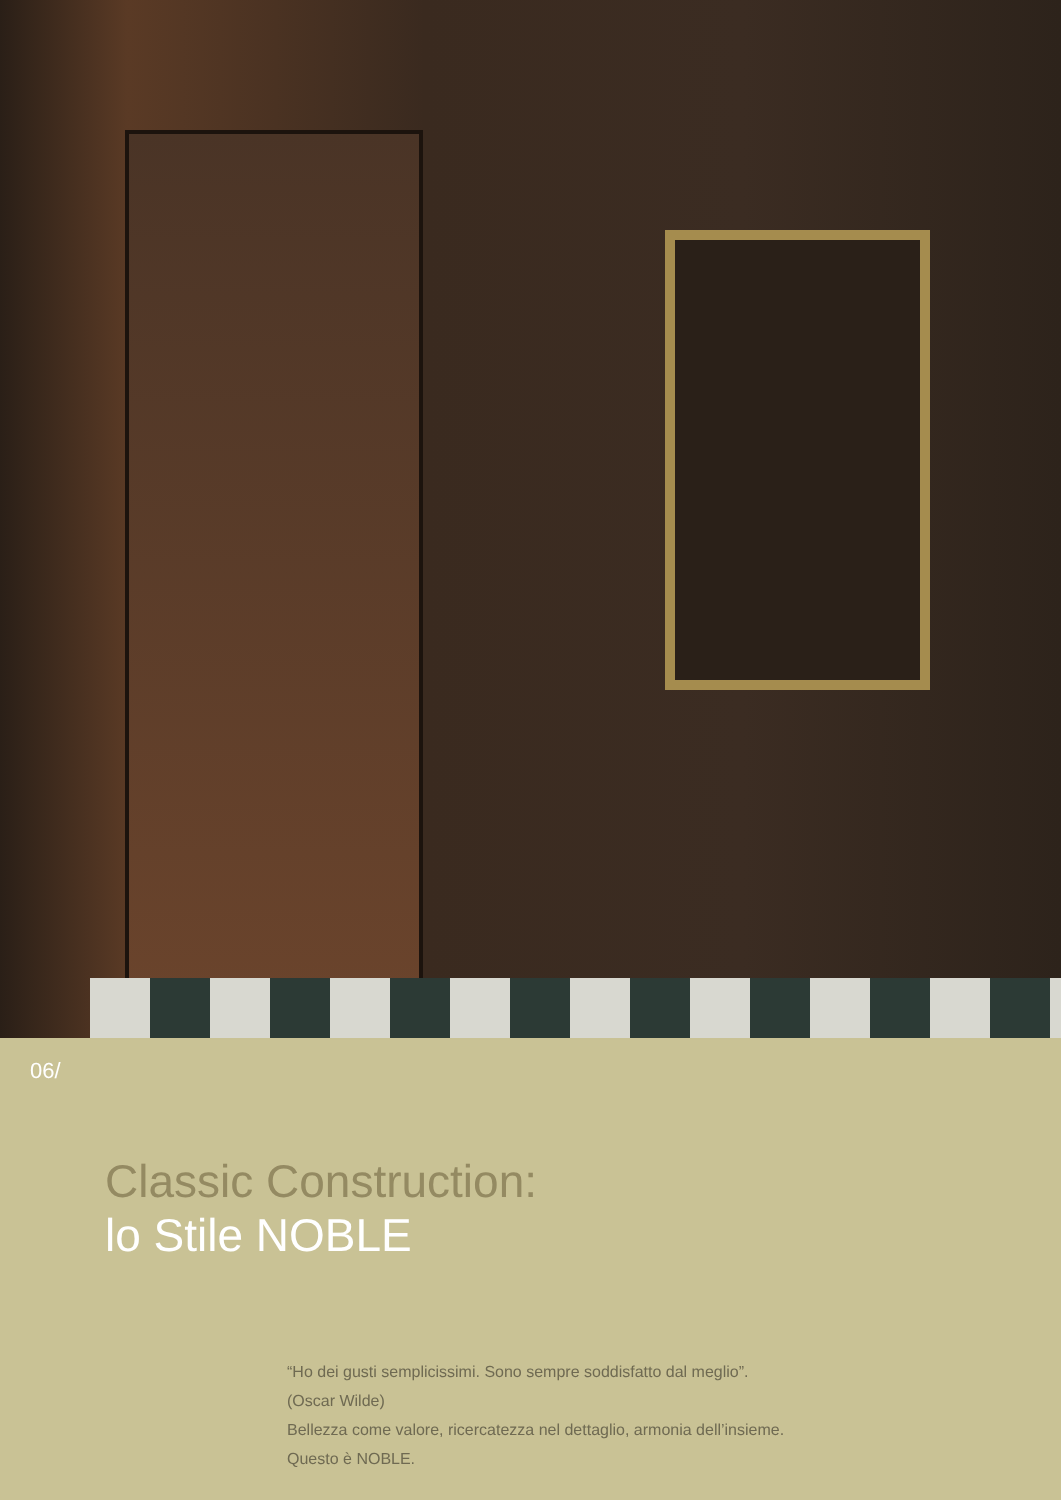06/
Classic Construction:
lo Stile NOBLE
“Ho dei gusti semplicissimi. Sono sempre soddisfatto dal meglio”.
(Oscar Wilde)
Bellezza come valore, ricercatezza nel dettaglio, armonia dell’insieme.
Questo è NOBLE.